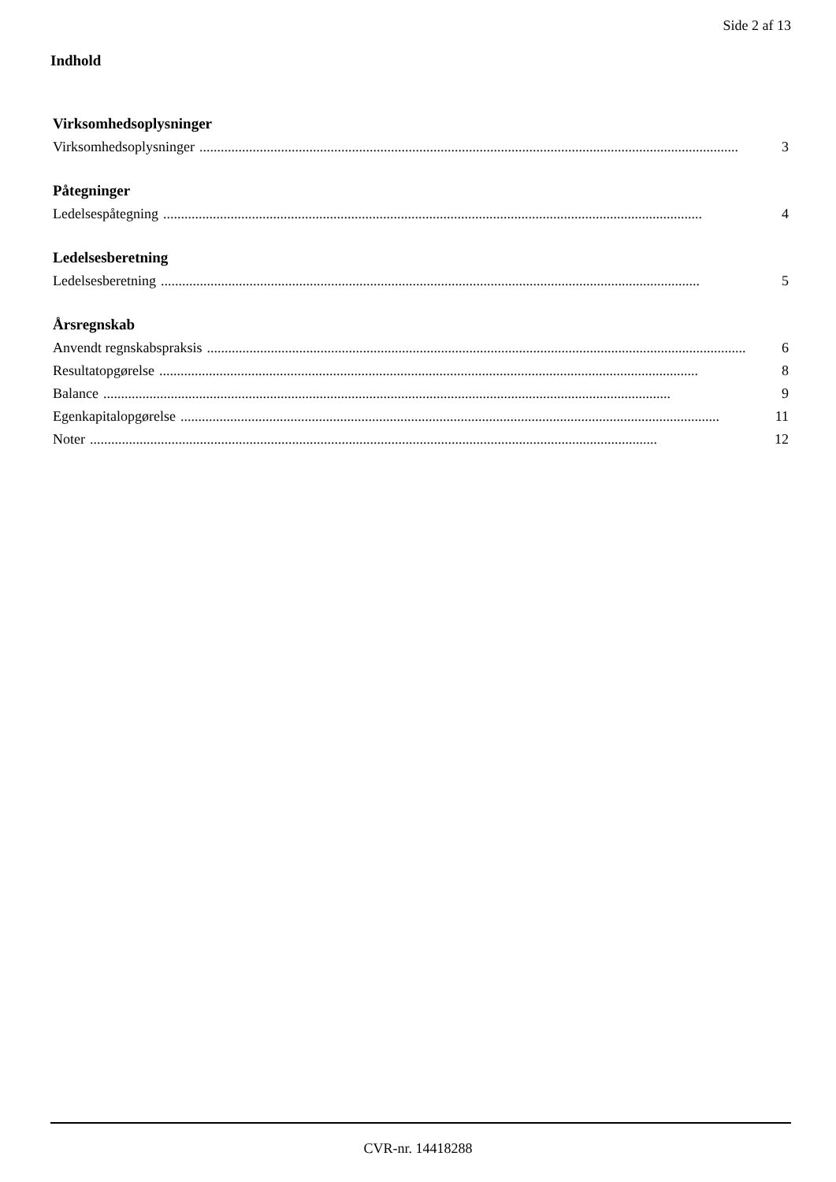Side 2 af 13
Indhold
Virksomhedsoplysninger
Virksomhedsoplysninger........................................................................................................................................................ 3
Påtegninger
Ledelsespåtegning........................................................................................................................................................ 4
Ledelsesberetning
Ledelsesberetning........................................................................................................................................................ 5
Årsregnskab
Anvendt regnskabspraksis........................................................................................................................................................ 6
Resultatopgørelse........................................................................................................................................................ 8
Balance................................................................................................................................................................ 9
Egenkapitalopgørelse........................................................................................................................................................ 11
Noter................................................................................................................................................................ 12
CVR-nr. 14418288